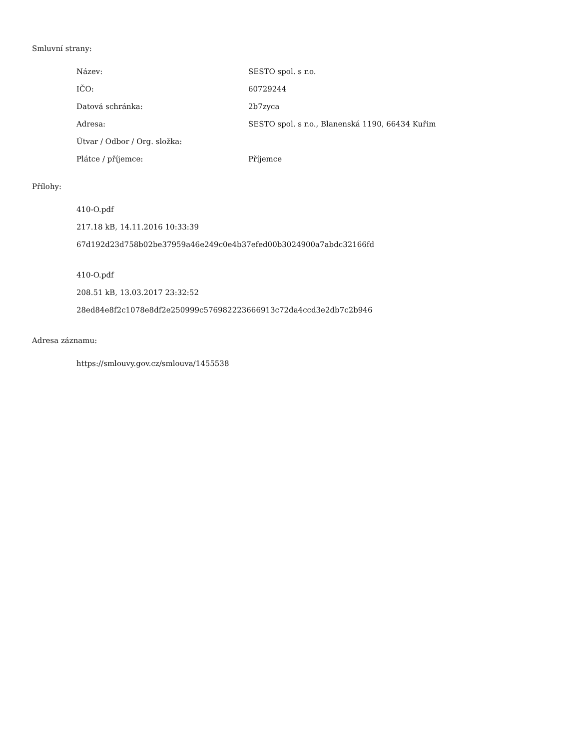Smluvní strany:
| Název: | SESTO spol. s r.o. |
| IČO: | 60729244 |
| Datová schránka: | 2b7zyca |
| Adresa: | SESTO spol. s r.o., Blanenská 1190, 66434 Kuřim |
| Útvar / Odbor / Org. složka: | |
| Plátce / příjemce: | Příjemce |
Přílohy:
410-O.pdf
217.18 kB, 14.11.2016 10:33:39
67d192d23d758b02be37959a46e249c0e4b37efed00b3024900a7abdc32166fd
410-O.pdf
208.51 kB, 13.03.2017 23:32:52
28ed84e8f2c1078e8df2e250999c576982223666913c72da4ccd3e2db7c2b946
Adresa záznamu:
https://smlouvy.gov.cz/smlouva/1455538